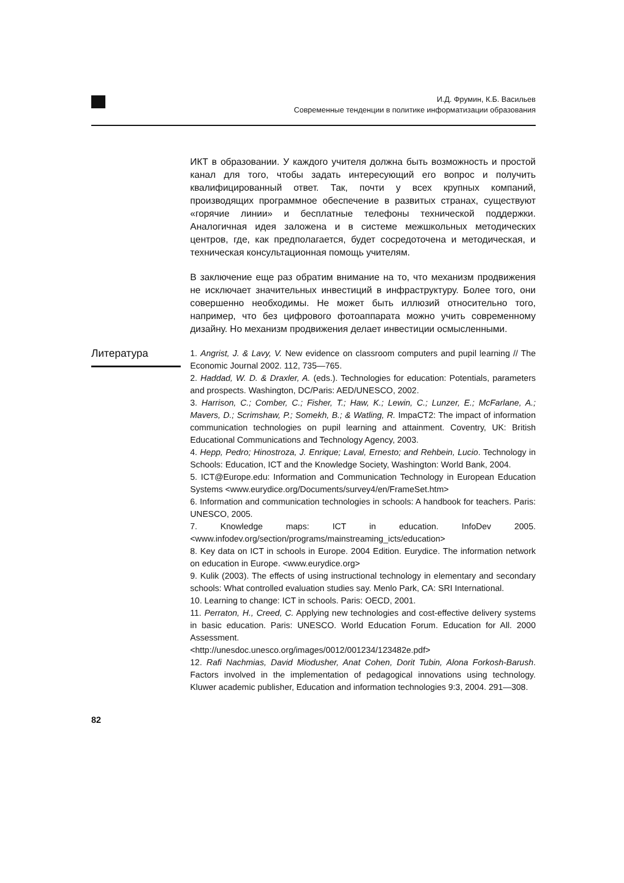И.Д. Фрумин, К.Б. Васильев
Современные тенденции в политике информатизации образования
ИКТ в образовании. У каждого учителя должна быть возможность и простой канал для того, чтобы задать интересующий его вопрос и получить квалифицированный ответ. Так, почти у всех крупных компаний, производящих программное обеспечение в развитых странах, существуют «горячие линии» и бесплатные телефоны технической поддержки. Аналогичная идея заложена и в системе межшкольных методических центров, где, как предполагается, будет сосредоточена и методическая, и техническая консультационная помощь учителям.
В заключение еще раз обратим внимание на то, что механизм продвижения не исключает значительных инвестиций в инфраструктуру. Более того, они совершенно необходимы. Не может быть иллюзий относительно того, например, что без цифрового фотоаппарата можно учить современному дизайну. Но механизм продвижения делает инвестиции осмысленными.
Литература
1. Angrist, J. & Lavy, V. New evidence on classroom computers and pupil learning // The Economic Journal 2002. 112, 735—765.
2. Haddad, W. D. & Draxler, A. (eds.). Technologies for education: Potentials, parameters and prospects. Washington, DC/Paris: AED/UNESCO, 2002.
3. Harrison, C.; Comber, C.; Fisher, T.; Haw, K.; Lewin, C.; Lunzer, E.; McFarlane, A.; Mavers, D.; Scrimshaw, P.; Somekh, B.; & Watling, R. ImpaCT2: The impact of information communication technologies on pupil learning and attainment. Coventry, UK: British Educational Communications and Technology Agency, 2003.
4. Hepp, Pedro; Hinostroza, J. Enrique; Laval, Ernesto; and Rehbein, Lucio. Technology in Schools: Education, ICT and the Knowledge Society, Washington: World Bank, 2004.
5. ICT@Europe.edu: Information and Communication Technology in European Education Systems <www.eurydice.org/Documents/survey4/en/FrameSet.htm>
6. Information and communication technologies in schools: A handbook for teachers. Paris: UNESCO, 2005.
7. Knowledge maps: ICT in education. InfoDev 2005. <www.infodev.org/section/programs/mainstreaming_icts/education>
8. Key data on ICT in schools in Europe. 2004 Edition. Eurydice. The information network on education in Europe. <www.eurydice.org>
9. Kulik (2003). The effects of using instructional technology in elementary and secondary schools: What controlled evaluation studies say. Menlo Park, CA: SRI International.
10. Learning to change: ICT in schools. Paris: OECD, 2001.
11. Perraton, H., Creed, C. Applying new technologies and cost-effective delivery systems in basic education. Paris: UNESCO. World Education Forum. Education for All. 2000 Assessment.
<http://unesdoc.unesco.org/images/0012/001234/123482e.pdf>
12. Rafi Nachmias, David Miodusher, Anat Cohen, Dorit Tubin, Alona Forkosh-Barush. Factors involved in the implementation of pedagogical innovations using technology. Kluwer academic publisher, Education and information technologies 9:3, 2004. 291—308.
82